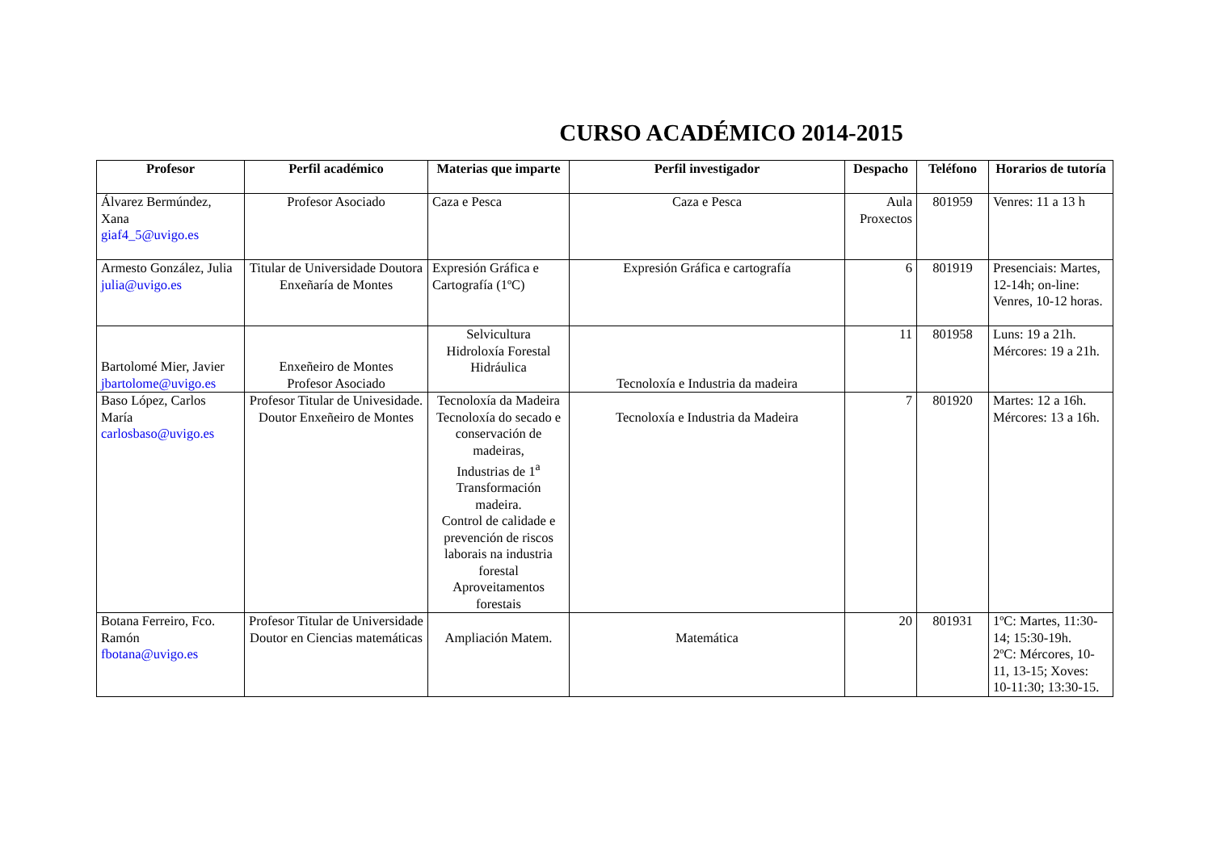CURSO ACADÉMICO 2014-2015
| Profesor | Perfil académico | Materias que imparte | Perfil investigador | Despacho | Teléfono | Horarios de tutoría |
| --- | --- | --- | --- | --- | --- | --- |
| Álvarez Bermúndez, Xana giaf4_5@uvigo.es | Profesor Asociado | Caza e Pesca | Caza e Pesca | Aula Proxectos | 801959 | Venres: 11 a 13 h |
| Armesto González, Julia julia@uvigo.es | Titular de Universidade Doutora Enxeñaría de Montes | Expresión Gráfica e Cartografía (1ºC) | Expresión Gráfica e cartografía | 6 | 801919 | Presenciais: Martes, 12-14h; on-line: Venres, 10-12 horas. |
| Bartolomé Mier, Javier jbartolome@uvigo.es | Enxeñeiro de Montes Profesor Asociado | Selvicultura Hidroloxía Forestal Hidráulica | Tecnoloxía e Industria da madeira | 11 | 801958 | Luns: 19 a 21h. Mércores: 19 a 21h. |
| Baso López, Carlos María carlosbaso@uvigo.es | Profesor Titular de Univesidade. Doutor Enxeñeiro de Montes | Tecnoloxía da Madeira Tecnoloxía do secado e conservación de madeiras, Industrias de 1<sup>a</sup> Transformación madeira. Control de calidade e prevención de riscos laborais na industria forestal Aproveitamentos forestais | Tecnoloxía e Industria da Madeira | 7 | 801920 | Martes: 12 a 16h. Mércores: 13 a 16h. |
| Botana Ferreiro, Fco. Ramón fbotana@uvigo.es | Profesor Titular de Universidade Doutor en Ciencias matemáticas | Ampliación Matem. | Matemática | 20 | 801931 | 1ºC: Martes, 11:30-14; 15:30-19h. 2ºC: Mércores, 10-11, 13-15; Xoves: 10-11:30; 13:30-15. |